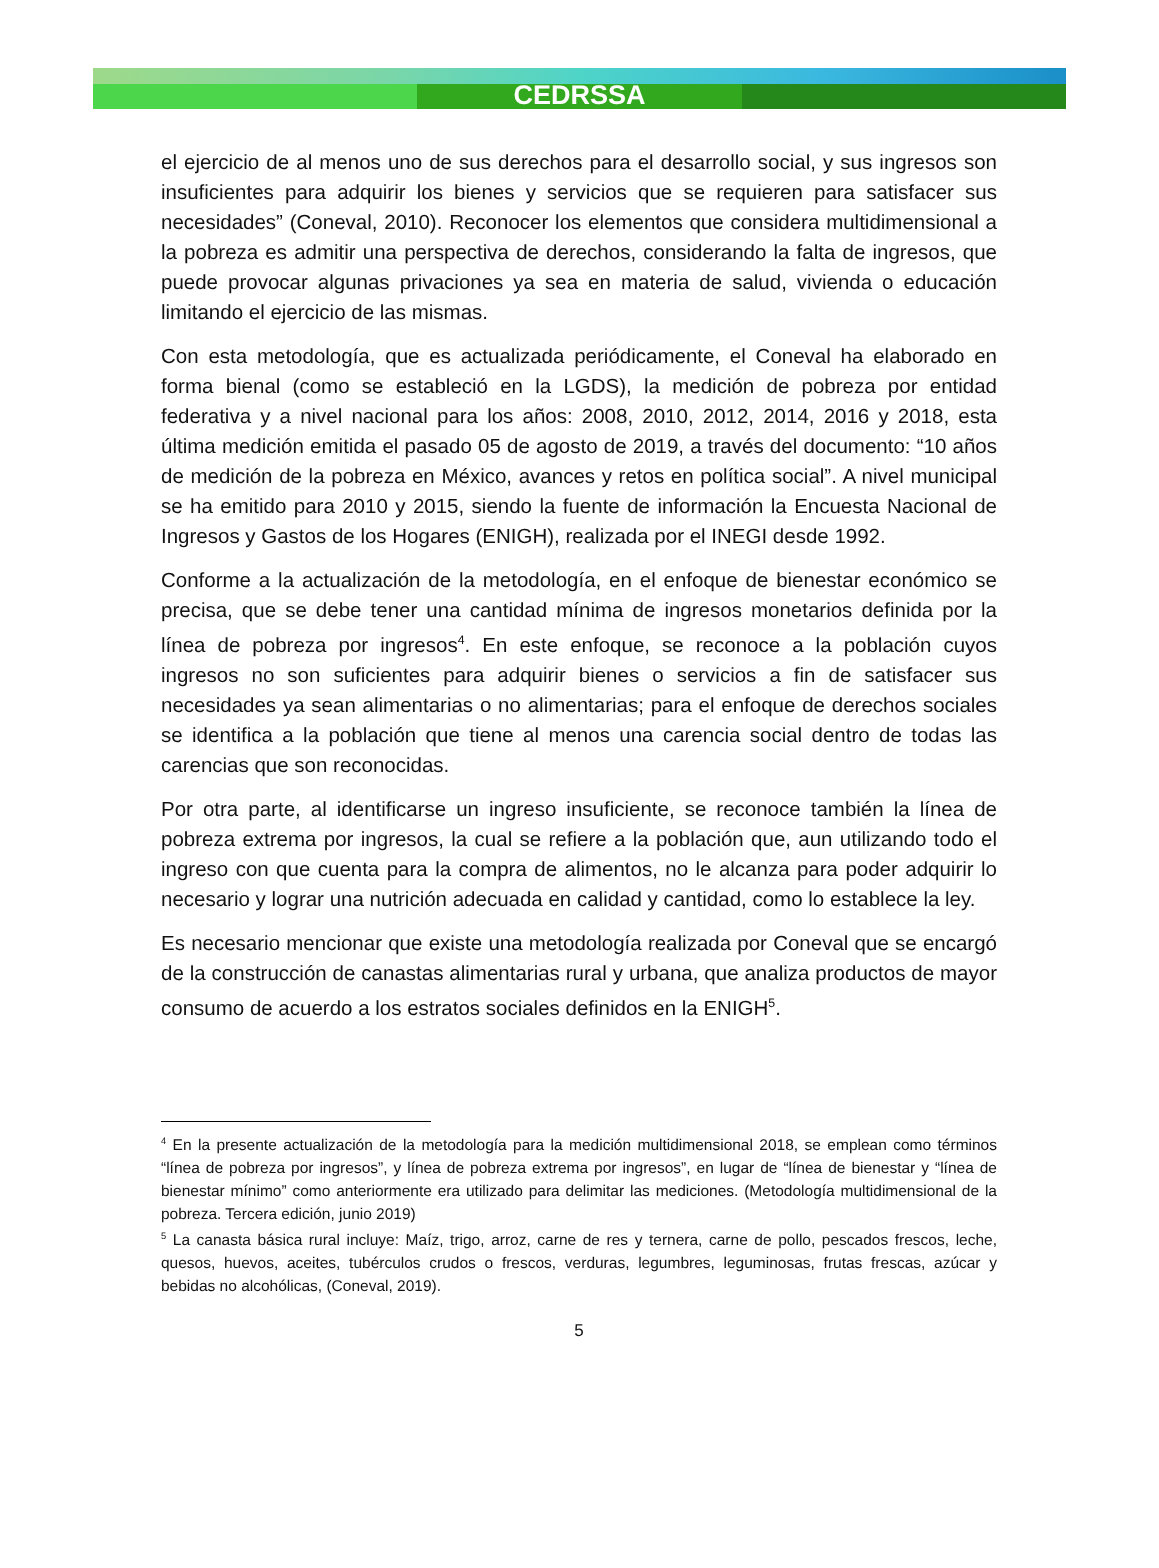CEDRSSA
el ejercicio de al menos uno de sus derechos para el desarrollo social, y sus ingresos son insuficientes para adquirir los bienes y servicios que se requieren para satisfacer sus necesidades” (Coneval, 2010). Reconocer los elementos que considera multidimensional a la pobreza es admitir una perspectiva de derechos, considerando la falta de ingresos, que puede provocar algunas privaciones ya sea en materia de salud, vivienda o educación limitando el ejercicio de las mismas.
Con esta metodología, que es actualizada periódicamente, el Coneval ha elaborado en forma bienal (como se estableció en la LGDS), la medición de pobreza por entidad federativa y a nivel nacional para los años: 2008, 2010, 2012, 2014, 2016 y 2018, esta última medición emitida el pasado 05 de agosto de 2019, a través del documento: “10 años de medición de la pobreza en México, avances y retos en política social”. A nivel municipal se ha emitido para 2010 y 2015, siendo la fuente de información la Encuesta Nacional de Ingresos y Gastos de los Hogares (ENIGH), realizada por el INEGI desde 1992.
Conforme a la actualización de la metodología, en el enfoque de bienestar económico se precisa, que se debe tener una cantidad mínima de ingresos monetarios definida por la línea de pobreza por ingresos<sup>4</sup>. En este enfoque, se reconoce a la población cuyos ingresos no son suficientes para adquirir bienes o servicios a fin de satisfacer sus necesidades ya sean alimentarias o no alimentarias; para el enfoque de derechos sociales se identifica a la población que tiene al menos una carencia social dentro de todas las carencias que son reconocidas.
Por otra parte, al identificarse un ingreso insuficiente, se reconoce también la línea de pobreza extrema por ingresos, la cual se refiere a la población que, aun utilizando todo el ingreso con que cuenta para la compra de alimentos, no le alcanza para poder adquirir lo necesario y lograr una nutrición adecuada en calidad y cantidad, como lo establece la ley.
Es necesario mencionar que existe una metodología realizada por Coneval que se encargó de la construcción de canastas alimentarias rural y urbana, que analiza productos de mayor consumo de acuerdo a los estratos sociales definidos en la ENIGH<sup>5</sup>.
<sup>4</sup> En la presente actualización de la metodología para la medición multidimensional 2018, se emplean como términos “línea de pobreza por ingresos”, y línea de pobreza extrema por ingresos”, en lugar de “línea de bienestar y “línea de bienestar mínimo” como anteriormente era utilizado para delimitar las mediciones. (Metodología multidimensional de la pobreza. Tercera edición, junio 2019)
<sup>5</sup> La canasta básica rural incluye: Maíz, trigo, arroz, carne de res y ternera, carne de pollo, pescados frescos, leche, quesos, huevos, aceites, tubérculos crudos o frescos, verduras, legumbres, leguminosas, frutas frescas, azúcar y bebidas no alcohólicas, (Coneval, 2019).
5